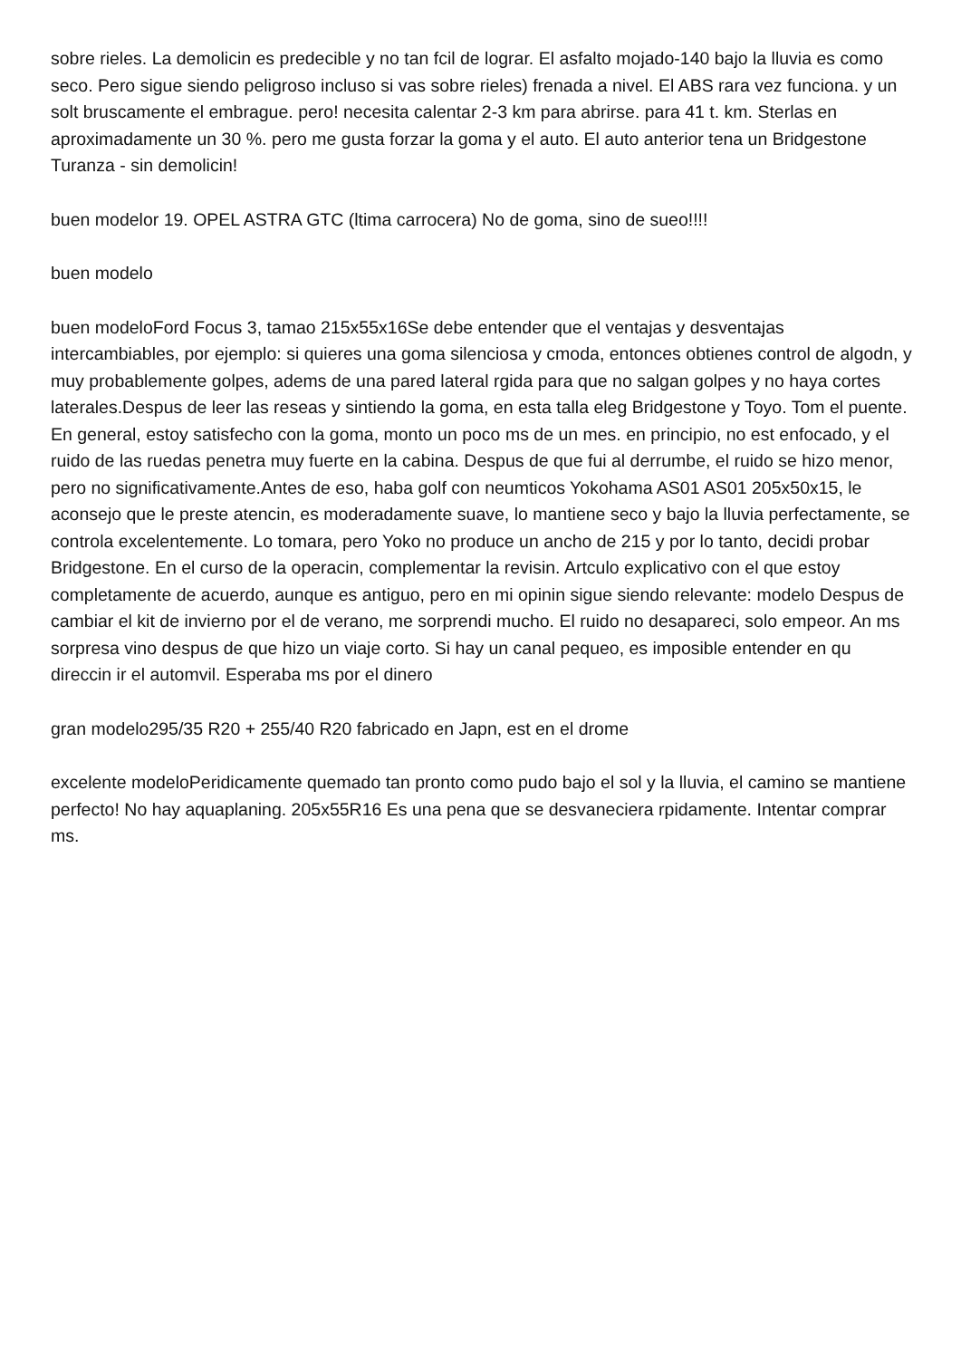sobre rieles. La demolicin es predecible y no tan fcil de lograr. El asfalto mojado-140 bajo la lluvia es como seco. Pero sigue siendo peligroso incluso si vas sobre rieles) frenada a nivel. El ABS rara vez funciona. y un solt bruscamente el embrague. pero! necesita calentar 2-3 km para abrirse. para 41 t. km. Sterlas en aproximadamente un 30 %. pero me gusta forzar la goma y el auto. El auto anterior tena un Bridgestone Turanza - sin demolicin!
buen modelor 19. OPEL ASTRA GTC (ltima carrocera) No de goma, sino de sueo!!!!
buen modelo
buen modeloFord Focus 3, tamao 215x55x16Se debe entender que el ventajas y desventajas intercambiables, por ejemplo: si quieres una goma silenciosa y cmoda, entonces obtienes control de algodn, y muy probablemente golpes, adems de una pared lateral rgida para que no salgan golpes y no haya cortes laterales.Despus de leer las reseas y sintiendo la goma, en esta talla eleg Bridgestone y Toyo. Tom el puente. En general, estoy satisfecho con la goma, monto un poco ms de un mes. en principio, no est enfocado, y el ruido de las ruedas penetra muy fuerte en la cabina. Despus de que fui al derrumbe, el ruido se hizo menor, pero no significativamente.Antes de eso, haba golf con neumticos Yokohama AS01 AS01 205x50x15, le aconsejo que le preste atencin, es moderadamente suave, lo mantiene seco y bajo la lluvia perfectamente, se controla excelentemente. Lo tomara, pero Yoko no produce un ancho de 215 y por lo tanto, decidi probar Bridgestone. En el curso de la operacin, complementar la revisin. Artculo explicativo con el que estoy completamente de acuerdo, aunque es antiguo, pero en mi opinin sigue siendo relevante: modelo Despus de cambiar el kit de invierno por el de verano, me sorprendi mucho. El ruido no desapareci, solo empeor. An ms sorpresa vino despus de que hizo un viaje corto. Si hay un canal pequeo, es imposible entender en qu direccin ir el automvil. Esperaba ms por el dinero
gran modelo295/35 R20 + 255/40 R20 fabricado en Japn, est en el drome
excelente modeloPeridicamente quemado tan pronto como pudo bajo el sol y la lluvia, el camino se mantiene perfecto! No hay aquaplaning. 205x55R16 Es una pena que se desvaneciera rpidamente. Intentar comprar ms.